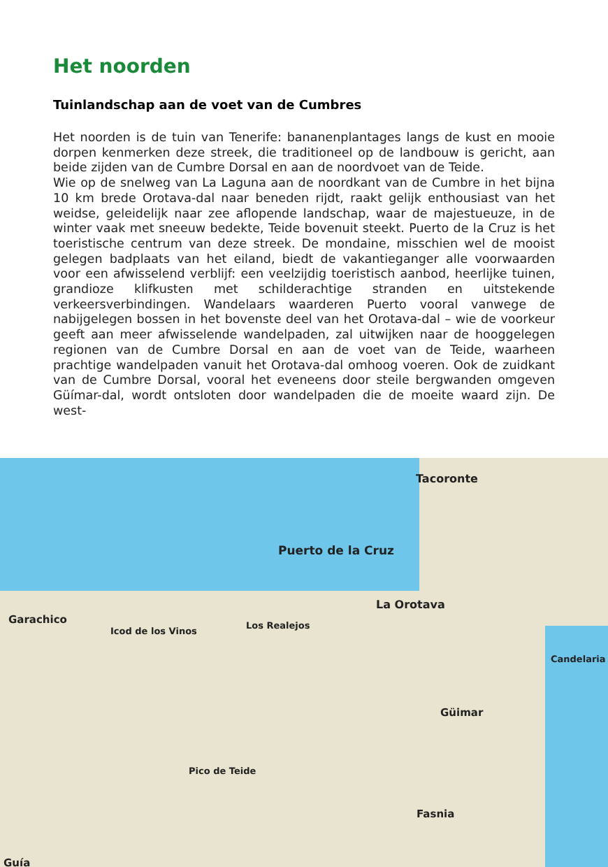Het noorden
Tuinlandschap aan de voet van de Cumbres
Het noorden is de tuin van Tenerife: bananenplantages langs de kust en mooie dorpen kenmerken deze streek, die traditioneel op de landbouw is gericht, aan beide zijden van de Cumbre Dorsal en aan de noordvoet van de Teide.
Wie op de snelweg van La Laguna aan de noordkant van de Cumbre in het bijna 10 km brede Orotava-dal naar beneden rijdt, raakt gelijk enthousiast van het weidse, geleidelijk naar zee aflopende landschap, waar de majestueuze, in de winter vaak met sneeuw bedekte, Teide bovenuit steekt. Puerto de la Cruz is het toeristische centrum van deze streek. De mondaine, misschien wel de mooist gelegen badplaats van het eiland, biedt de vakantieganger alle voorwaarden voor een afwisselend verblijf: een veelzijdig toeristisch aanbod, heerlijke tuinen, grandioze klifkusten met schilderachtige stranden en uitstekende verkeersverbindingen. Wandelaars waarderen Puerto vooral vanwege de nabijgelegen bossen in het bovenste deel van het Orotava-dal – wie de voorkeur geeft aan meer afwisselende wandelpaden, zal uitwijken naar de hooggelegen regionen van de Cumbre Dorsal en aan de voet van de Teide, waarheen prachtige wandelpaden vanuit het Orotava-dal omhoog voeren. Ook de zuidkant van de Cumbre Dorsal, vooral het eveneens door steile bergwanden omgeven Güímar-dal, wordt ontsloten door wandelpaden die de moeite waard zijn. De west-
Tacoronte
Puerto de la Cruz
La Orotava
Garachico
Icod de los Vinos
Los Realejos
Candelaria
Güimar
Pico de Teide
Fasnia
Guía